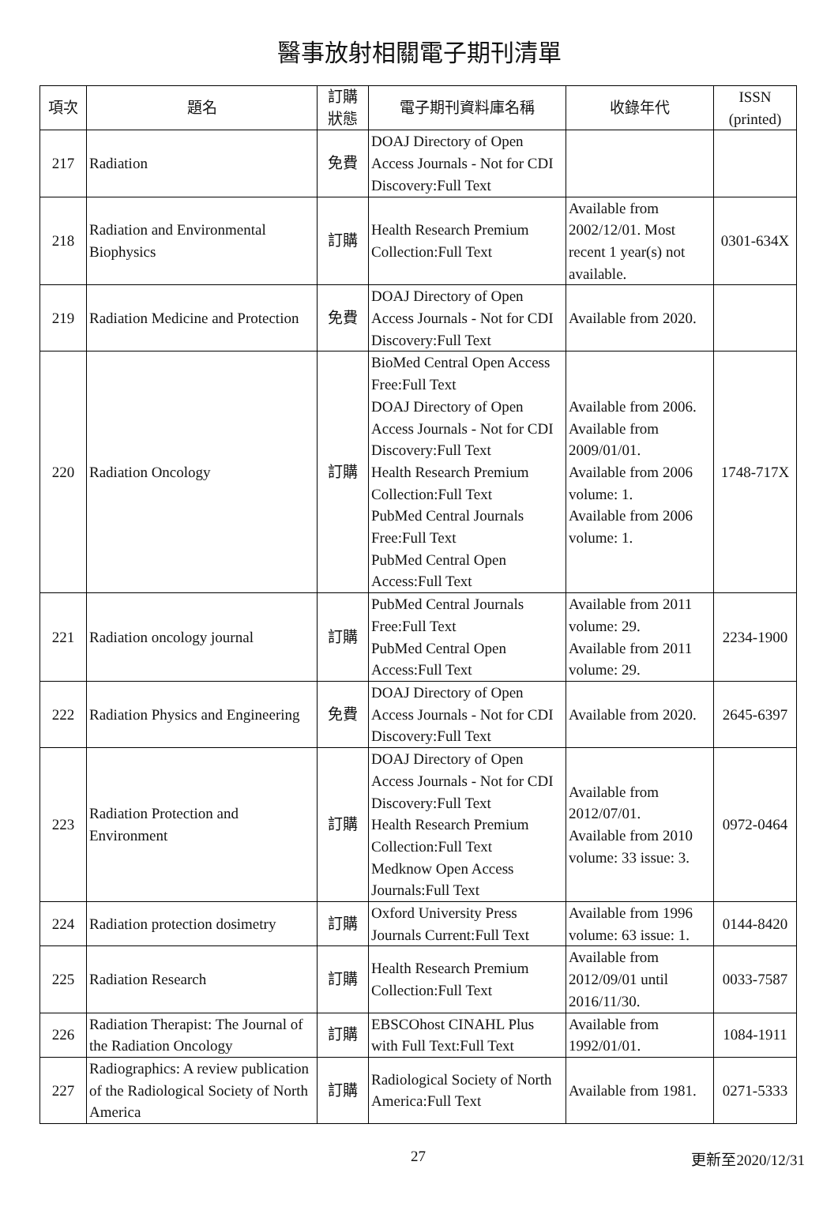醫事放射相關電子期刊清單
| 項次 | 題名 | 訂購 狀態 | 電子期刊資料庫名稱 | 收錄年代 | ISSN (printed) |
| --- | --- | --- | --- | --- | --- |
| 217 | Radiation | 免費 | DOAJ Directory of Open Access Journals - Not for CDI Discovery:Full Text | | |
| 218 | Radiation and Environmental Biophysics | 訂購 | Health Research Premium Collection:Full Text | Available from 2002/12/01. Most recent 1 year(s) not available. | 0301-634X |
| 219 | Radiation Medicine and Protection | 免費 | DOAJ Directory of Open Access Journals - Not for CDI Discovery:Full Text | Available from 2020. | |
| 220 | Radiation Oncology | 訂購 | BioMed Central Open Access Free:Full Text DOAJ Directory of Open Access Journals - Not for CDI Discovery:Full Text Health Research Premium Collection:Full Text PubMed Central Journals Free:Full Text PubMed Central Open Access:Full Text | Available from 2006. Available from 2009/01/01. Available from 2006 volume: 1. Available from 2006 volume: 1. | 1748-717X |
| 221 | Radiation oncology journal | 訂購 | PubMed Central Journals Free:Full Text PubMed Central Open Access:Full Text | Available from 2011 volume: 29. Available from 2011 volume: 29. | 2234-1900 |
| 222 | Radiation Physics and Engineering | 免費 | DOAJ Directory of Open Access Journals - Not for CDI Discovery:Full Text | Available from 2020. | 2645-6397 |
| 223 | Radiation Protection and Environment | 訂購 | DOAJ Directory of Open Access Journals - Not for CDI Discovery:Full Text Health Research Premium Collection:Full Text Medknow Open Access Journals:Full Text | Available from 2012/07/01. Available from 2010 volume: 33 issue: 3. | 0972-0464 |
| 224 | Radiation protection dosimetry | 訂購 | Oxford University Press Journals Current:Full Text | Available from 1996 volume: 63 issue: 1. | 0144-8420 |
| 225 | Radiation Research | 訂購 | Health Research Premium Collection:Full Text | Available from 2012/09/01 until 2016/11/30. | 0033-7587 |
| 226 | Radiation Therapist: The Journal of the Radiation Oncology | 訂購 | EBSCOhost CINAHL Plus with Full Text:Full Text | Available from 1992/01/01. | 1084-1911 |
| 227 | Radiographics: A review publication of the Radiological Society of North America | 訂購 | Radiological Society of North America:Full Text | Available from 1981. | 0271-5333 |
27 更新至2020/12/31